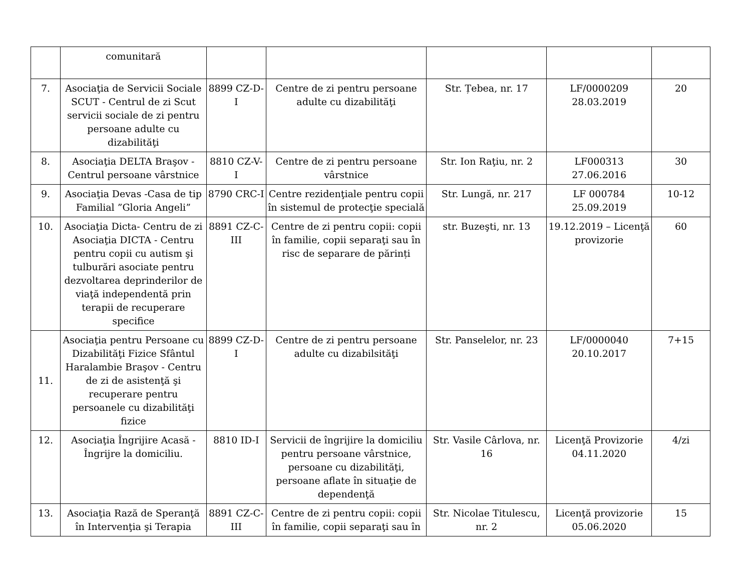| | comunitară | | | | | |
| 7. | Asociaţia de Servicii Sociale SCUT - Centrul de zi Scut servicii sociale de zi pentru persoane adulte cu dizabilităţi | 8899 CZ-D-I | Centre de zi pentru persoane adulte cu dizabilităţi | Str. Țebea, nr. 17 | LF/0000209 28.03.2019 | 20 |
| 8. | Asociaţia DELTA Braşov - Centrul persoane vârstnice | 8810 CZ-V-I | Centre de zi pentru persoane vârstnice | Str. Ion Raţiu, nr. 2 | LF000313 27.06.2016 | 30 |
| 9. | Asociaţia Devas -Casa de tip Familial ”Gloria Angeli” | 8790 CRC-I | Centre rezidenţiale pentru copii în sistemul de protecţie specială | Str. Lungă, nr. 217 | LF 000784 25.09.2019 | 10-12 |
| 10. | Asociaţia Dicta- Centru de zi Asociaţia DICTA - Centru pentru copii cu autism şi tulburări asociate pentru dezvoltarea deprinderilor de viaţă independentă prin terapii de recuperare specifice | 8891 CZ-C-III | Centre de zi pentru copii: copii în familie, copii separaţi sau în risc de separare de părinți | str. Buzeşti, nr. 13 | 19.12.2019 – Licenţă provizorie | 60 |
| 11. | Asociaţia pentru Persoane cu Dizabilităţi Fizice Sfântul Haralambie Braşov - Centru de zi de asistenţă şi recuperare pentru persoanele cu dizabilităţi fizice | 8899 CZ-D-I | Centre de zi pentru persoane adulte cu dizabilsităţi | Str. Panselelor, nr. 23 | LF/0000040 20.10.2017 | 7+15 |
| 12. | Asociaţia Îngrijire Acasă - Îngrijre la domiciliu. | 8810 ID-I | Servicii de îngrijire la domiciliu pentru persoane vârstnice, persoane cu dizabilităţi, persoane aflate în situaţie de dependenţă | Str. Vasile Cârlova, nr. 16 | Licenţă Provizorie 04.11.2020 | 4/zi |
| 13. | Asociaţia Rază de Speranţă în Intervenţia şi Terapia | 8891 CZ-C-III | Centre de zi pentru copii: copii în familie, copii separaţi sau în | Str. Nicolae Titulescu, nr. 2 | Licenţă provizorie 05.06.2020 | 15 |